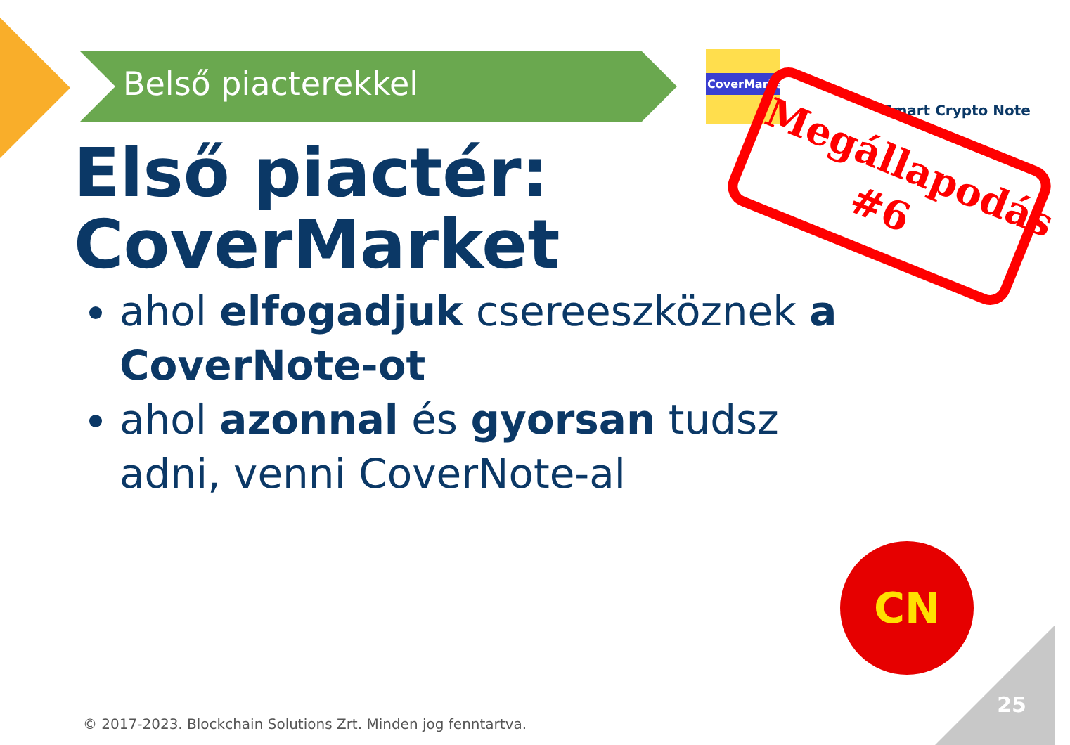Belső piacterekkel
CoverMarket
Smart Crypto Note
Megállapodás
#6
Első piactér:
CoverMarket
ahol elfogadjuk csereeszköznek a CoverNote-ot
ahol azonnal és gyorsan tudsz adni, venni CoverNote-al
CN
25
© 2017-2023. Blockchain Solutions Zrt. Minden jog fenntartva.